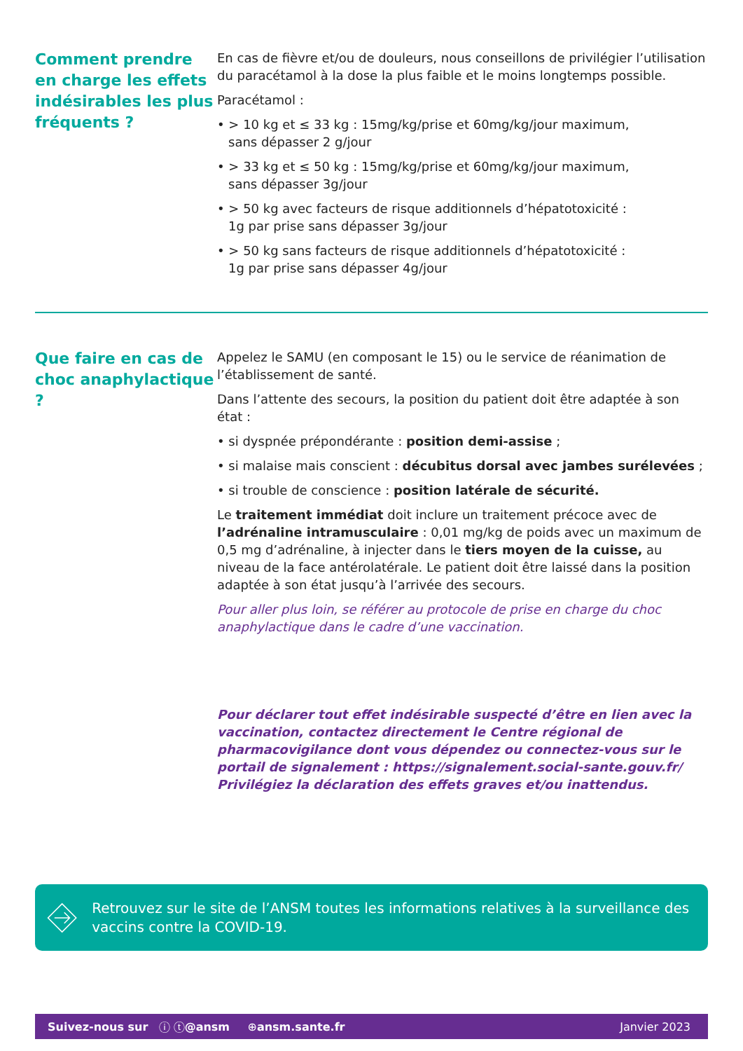Comment prendre en charge les effets indésirables les plus fréquents ?
En cas de fièvre et/ou de douleurs, nous conseillons de privilégier l’utilisation du paracétamol à la dose la plus faible et le moins longtemps possible.
Paracétamol :
• > 10 kg et ≤ 33 kg : 15mg/kg/prise et 60mg/kg/jour maximum,
sans dépasser 2 g/jour
• > 33 kg et ≤ 50 kg : 15mg/kg/prise et 60mg/kg/jour maximum,
sans dépasser 3g/jour
• > 50 kg avec facteurs de risque additionnels d’hépatotoxicité :
1g par prise sans dépasser 3g/jour
• > 50 kg sans facteurs de risque additionnels d’hépatotoxicité :
1g par prise sans dépasser 4g/jour
Que faire en cas de choc anaphylactique ?
Appelez le SAMU (en composant le 15) ou le service de réanimation de l’établissement de santé.
Dans l’attente des secours, la position du patient doit être adaptée à son état :
• si dyspnée prépondérante : position demi-assise ;
• si malaise mais conscient : décubitus dorsal avec jambes surélevées ;
• si trouble de conscience : position latérale de sécurité.
Le traitement immédiat doit inclure un traitement précoce avec de l’adrénaline intramusculaire : 0,01 mg/kg de poids avec un maximum de 0,5 mg d’adrénaline, à injecter dans le tiers moyen de la cuisse, au niveau de la face antérolatérale. Le patient doit être laissé dans la position adaptée à son état jusqu’à l’arrivée des secours.
Pour aller plus loin, se référer au protocole de prise en charge du choc anaphylactique dans le cadre d’une vaccination.
Pour déclarer tout effet indésirable suspecté d’être en lien avec la vaccination, contactez directement le Centre régional de pharmacovigilance dont vous dépendez ou connectez-vous sur le portail de signalement : https://signalement.social-sante.gouv.fr/ Privilégiez la déclaration des effets graves et/ou inattendus.
Retrouvez sur le site de l’ANSM toutes les informations relatives à la surveillance des vaccins contre la COVID-19.
Suivez-nous sur ⓘ ⓣ @ansm ⊕ ansm.sante.fr Janvier 2023